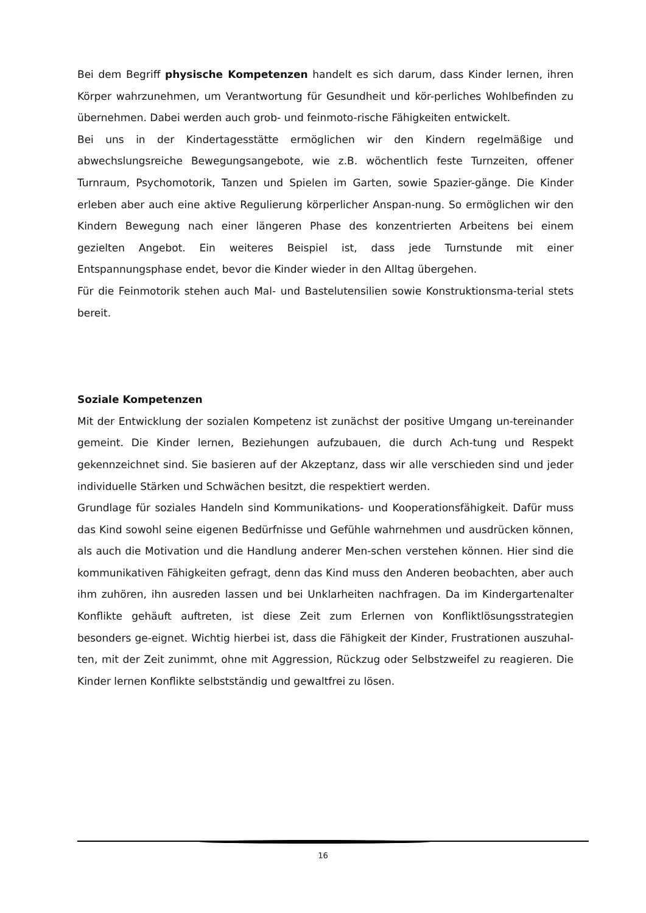Bei dem Begriff physische Kompetenzen handelt es sich darum, dass Kinder lernen, ihren Körper wahrzunehmen, um Verantwortung für Gesundheit und kör-perliches Wohlbefinden zu übernehmen. Dabei werden auch grob- und feinmoto-rische Fähigkeiten entwickelt.
Bei uns in der Kindertagesstätte ermöglichen wir den Kindern regelmäßige und abwechslungsreiche Bewegungsangebote, wie z.B. wöchentlich feste Turnzeiten, offener Turnraum, Psychomotorik, Tanzen und Spielen im Garten, sowie Spazier-gänge. Die Kinder erleben aber auch eine aktive Regulierung körperlicher Anspan-nung. So ermöglichen wir den Kindern Bewegung nach einer längeren Phase des konzentrierten Arbeitens bei einem gezielten Angebot. Ein weiteres Beispiel ist, dass jede Turnstunde mit einer Entspannungsphase endet, bevor die Kinder wieder in den Alltag übergehen.
Für die Feinmotorik stehen auch Mal- und Bastelutensilien sowie Konstruktionsma-terial stets bereit.
Soziale Kompetenzen
Mit der Entwicklung der sozialen Kompetenz ist zunächst der positive Umgang un-tereinander gemeint. Die Kinder lernen, Beziehungen aufzubauen, die durch Ach-tung und Respekt gekennzeichnet sind. Sie basieren auf der Akzeptanz, dass wir alle verschieden sind und jeder individuelle Stärken und Schwächen besitzt, die respektiert werden.
Grundlage für soziales Handeln sind Kommunikations- und Kooperationsfähigkeit. Dafür muss das Kind sowohl seine eigenen Bedürfnisse und Gefühle wahrnehmen und ausdrücken können, als auch die Motivation und die Handlung anderer Men-schen verstehen können. Hier sind die kommunikativen Fähigkeiten gefragt, denn das Kind muss den Anderen beobachten, aber auch ihm zuhören, ihn ausreden lassen und bei Unklarheiten nachfragen. Da im Kindergartenalter Konflikte gehäuft auftreten, ist diese Zeit zum Erlernen von Konfliktlösungsstrategien besonders ge-eignet. Wichtig hierbei ist, dass die Fähigkeit der Kinder, Frustrationen auszuhal-ten, mit der Zeit zunimmt, ohne mit Aggression, Rückzug oder Selbstzweifel zu reagieren. Die Kinder lernen Konflikte selbstständig und gewaltfrei zu lösen.
16